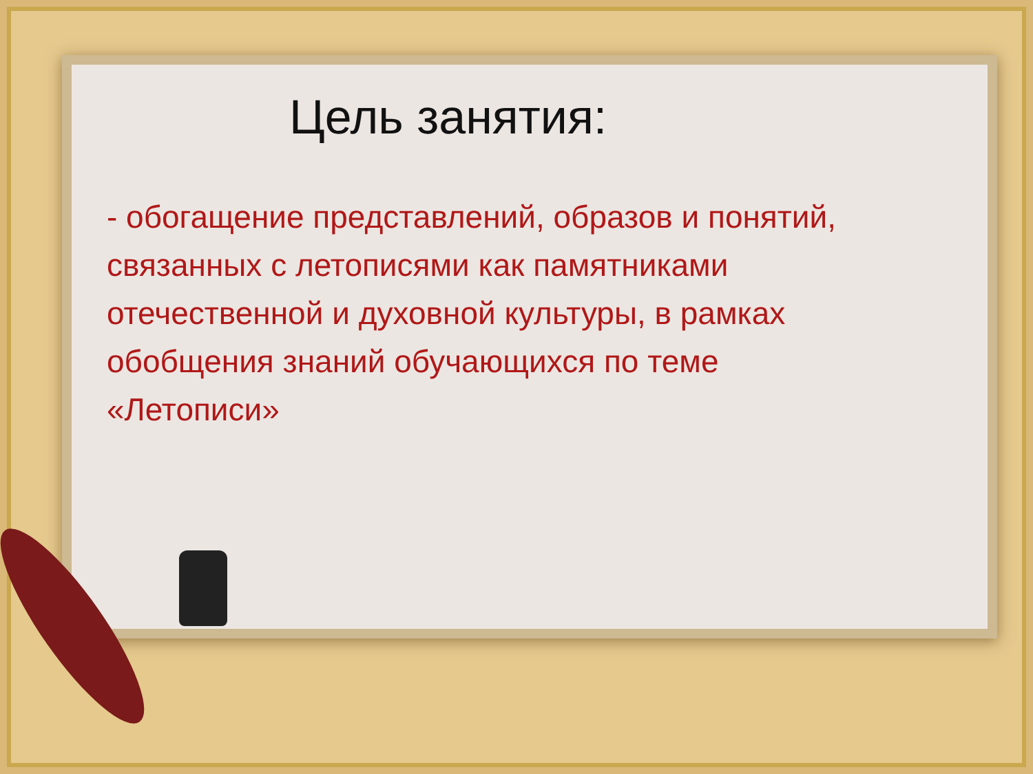Цель занятия:
- обогащение представлений, образов и понятий, связанных с летописями как памятниками отечественной и духовной культуры, в рамках обобщения знаний обучающихся по теме «Летописи»